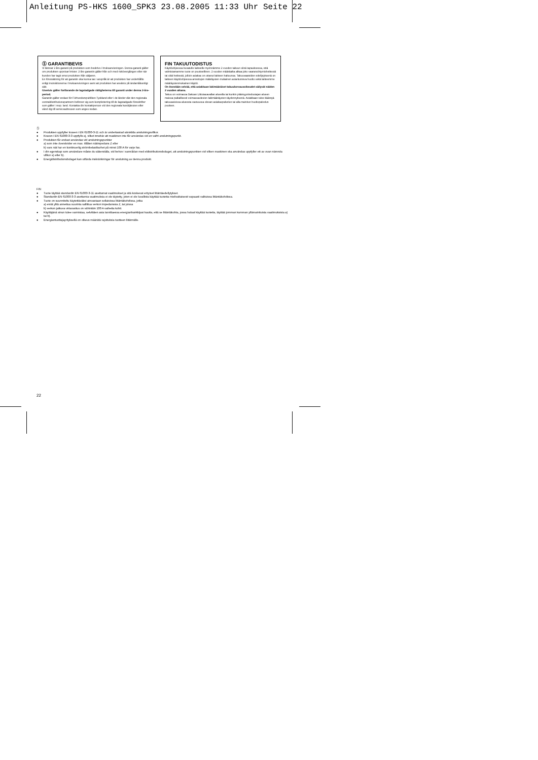Anleitung PS-HKS 1600_SPK3 23.08.2005 11:33 Uhr Seite 22
Ⓢ GARANTIBEVIS
Vi lämnar 2 års garanti på produkten som beskrivs i bruksanvisningen. Denna garanti gäller om produkten uppvisar brister. 2-års-garantin gäller från och med riskövergången eller när kunden har tagit emot produkten från säljaren.
En förutsättning för att garantin ska kunna tas i anspråk är att produkten har underhållts enligt instruktionerna i bruksanvisningen samt att produkten har använts på ändamålsenligt sätt.
Givetvis gäller fortfarande de lagstadgade rättigheterna till garanti under denna 2-års-period.
Garantin gäller endast för Förbundsrepubliken Tyskland eller i de länder där den regionala centraldistributionspartnern befinner sig som komplettering till de lagstadgade föreskrifter som gäller i resp. land. Kontakta din kontaktperson vid den regionala kundtjänsten eller vänd dig till serviceadressen som anges nedan.
FIN TAKUUTODISTUS
Käyttöohjeessa kuvatulle laitteelle myönnämme 2 vuoden takuun siinä tapauksessa, että valmistamamme tuote on puutteellinen. 2 vuoden määräaika alkaa joko vaaransiirtymishetkestä tai siitä hetkestä, jolloin asiakas on ottanut laitteen haltuunsa. Takuuvaateiden edellytyksenä on laitteen käyttöohjeessa annettujen määräysten mukainen asiantunteva huolto sekä laitteemme määräystenmukainen käyttö.
On itsestään selvää, että asiakkaan lakimääräiset takuukorvausoikeudet säilyvät näiden 2 vuoden aikana.
Takuu on voimassa Saksan Liittotasavallan alueella tai kunkin päämyyntiedustajan alueen maissa paikallisesti voimassaolevien lakimääräysten täydennyksenä. Asiakkaan tulee kääntyä takuuasioissa alueesta vastuussa olevan asiakaspalvelun tai alla mainitun huoltopalvelun puoleen.
Ⓢ
● Produkten uppfyller kraven i EN 61000-3-11 och är underkastad särskilda anslutningsvillkor.
● Kraven i EN 61000-3-3 uppfylls ej, vilket innebär att maskinen inte får användas vid en valfri anslutningspunkt.
● Produkten får endast användas vid anslutningspunkter
a) som inte överskrider en max. tillåten nätimpedans Z eller
b) vars nät har en kontinuerlig strömbelastbarhet på minst 100 A för varje fas.
● I din egenskap som användare måste du säkerställa, vid behov i samrådan med eldistributionsbolaget, att anslutningspunkten vid vilken maskinen ska användas uppfyller ett av ovan nämnda villkor a) eller b).
● Energidistributionsbolaget kan utfärda inskränkningar för anslutning av denna produkt.
FIN
● Tuote täyttää standardin EN 61000-3-11 asettamat vaatimukset ja sitä koskevat erityiset liitäntäedellytykset.
● Standardin EN 61000-3-3 asettamia vaatimuksia ei ole täytetty, joten ei ole luvallista käyttää tuotetta mielivaltaisesti vapaasti valituissa liitäntäkohdissa.
● Tuote on suunniteltu käytettäväksi ainoastaan sellaisissa liitäntäkohdissa, jotka
a) eivät ylitä annettua suurinta sallittua verkon impedanssia Z, tai joissa
b) verkon jatkuva virtarasitus on vähintäin 100 A vaihetta kohti.
● Käyttäjänä sinun tulee varmistaa, selvittäen asia tarvittaessa energianhankkijasi kautta, että se liitäntäkohta, jossa haluat käyttää tuotetta, täyttää jomman kumman yllämainituista vaatimuksista a) tai b).
● Energiantuottajayrityksellä on oikeus määrätä rajoituksia tuotteen liitännälle.
22